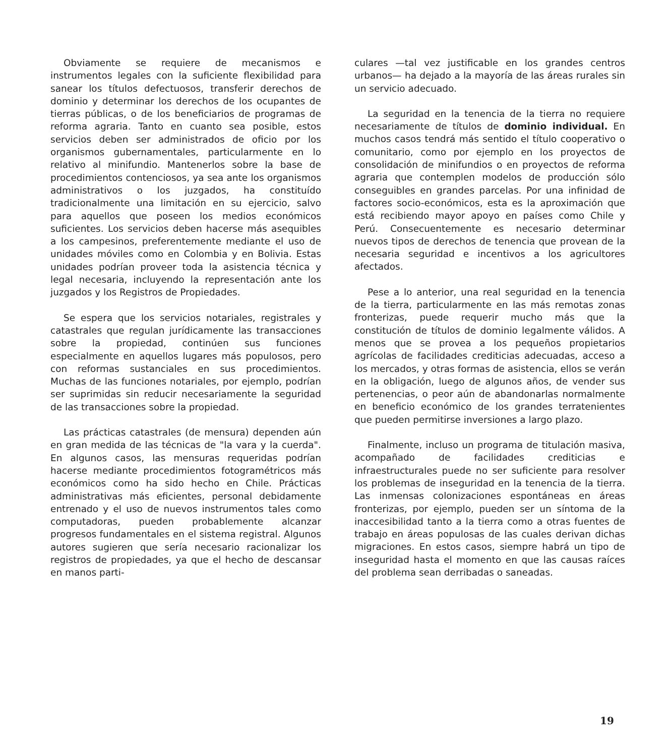Obviamente se requiere de mecanismos e instrumentos legales con la suficiente flexibilidad para sanear los títulos defectuosos, transferir derechos de dominio y determinar los derechos de los ocupantes de tierras públicas, o de los beneficiarios de programas de reforma agraria. Tanto en cuanto sea posible, estos servicios deben ser administrados de oficio por los organismos gubernamentales, particularmente en lo relativo al minifundio. Mantenerlos sobre la base de procedimientos contenciosos, ya sea ante los organismos administrativos o los juzgados, ha constituído tradicionalmente una limitación en su ejercicio, salvo para aquellos que poseen los medios económicos suficientes. Los servicios deben hacerse más asequibles a los campesinos, preferentemente mediante el uso de unidades móviles como en Colombia y en Bolivia. Estas unidades podrían proveer toda la asistencia técnica y legal necesaria, incluyendo la representación ante los juzgados y los Registros de Propiedades.
Se espera que los servicios notariales, registrales y catastrales que regulan jurídicamente las transacciones sobre la propiedad, continúen sus funciones especialmente en aquellos lugares más populosos, pero con reformas sustanciales en sus procedimientos. Muchas de las funciones notariales, por ejemplo, podrían ser suprimidas sin reducir necesariamente la seguridad de las transacciones sobre la propiedad.
Las prácticas catastrales (de mensura) dependen aún en gran medida de las técnicas de "la vara y la cuerda". En algunos casos, las mensuras requeridas podrían hacerse mediante procedimientos fotogramétricos más económicos como ha sido hecho en Chile. Prácticas administrativas más eficientes, personal debidamente entrenado y el uso de nuevos instrumentos tales como computadoras, pueden probablemente alcanzar progresos fundamentales en el sistema registral. Algunos autores sugieren que sería necesario racionalizar los registros de propiedades, ya que el hecho de descansar en manos parti-
culares —tal vez justificable en los grandes centros urbanos— ha dejado a la mayoría de las áreas rurales sin un servicio adecuado.
La seguridad en la tenencia de la tierra no requiere necesariamente de títulos de dominio individual. En muchos casos tendrá más sentido el título cooperativo o comunitario, como por ejemplo en los proyectos de consolidación de minifundios o en proyectos de reforma agraria que contemplen modelos de producción sólo conseguibles en grandes parcelas. Por una infinidad de factores socio-económicos, esta es la aproximación que está recibiendo mayor apoyo en países como Chile y Perú. Consecuentemente es necesario determinar nuevos tipos de derechos de tenencia que provean de la necesaria seguridad e incentivos a los agricultores afectados.
Pese a lo anterior, una real seguridad en la tenencia de la tierra, particularmente en las más remotas zonas fronterizas, puede requerir mucho más que la constitución de títulos de dominio legalmente válidos. A menos que se provea a los pequeños propietarios agrícolas de facilidades crediticias adecuadas, acceso a los mercados, y otras formas de asistencia, ellos se verán en la obligación, luego de algunos años, de vender sus pertenencias, o peor aún de abandonarlas normalmente en beneficio económico de los grandes terratenientes que pueden permitirse inversiones a largo plazo.
Finalmente, incluso un programa de titulación masiva, acompañado de facilidades crediticias e infraestructurales puede no ser suficiente para resolver los problemas de inseguridad en la tenencia de la tierra. Las inmensas colonizaciones espontáneas en áreas fronterizas, por ejemplo, pueden ser un síntoma de la inaccesibilidad tanto a la tierra como a otras fuentes de trabajo en áreas populosas de las cuales derivan dichas migraciones. En estos casos, siempre habrá un tipo de inseguridad hasta el momento en que las causas raíces del problema sean derribadas o saneadas.
19